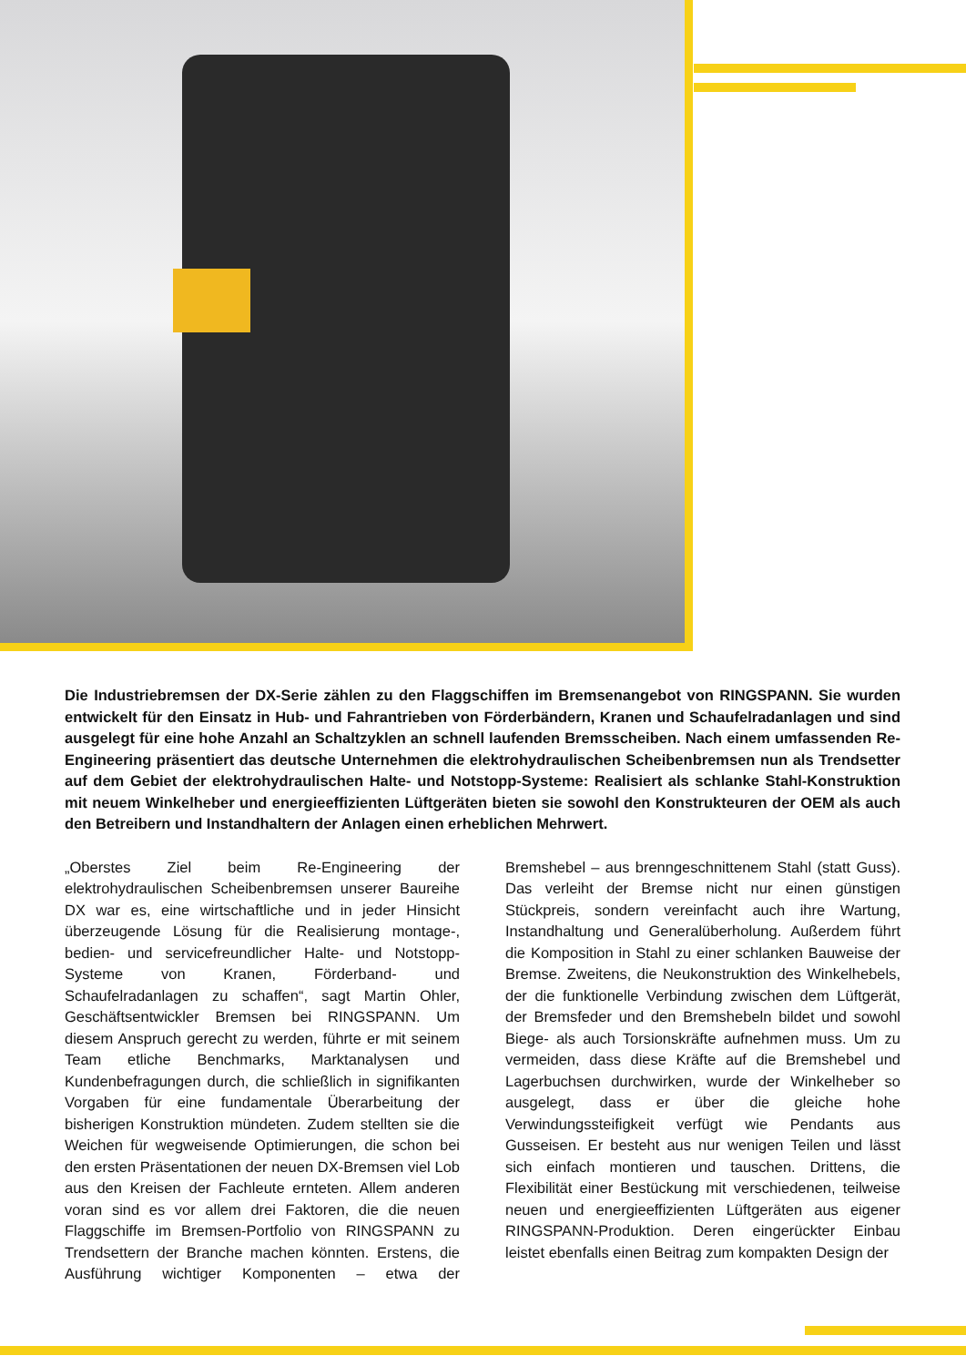Die Industriebremsen der DX-Serie zählen zu den Flaggschiffen im Bremsenangebot von RINGSPANN. Sie wurden entwickelt für den Einsatz in Hub- und Fahrantrieben von Förderbändern, Kranen und Schaufelradanlagen und sind ausgelegt für eine hohe Anzahl an Schaltzyklen an schnell laufenden Bremsscheiben. Nach einem umfassenden Re-Engineering präsentiert das deutsche Unternehmen die elektrohydraulischen Scheibenbremsen nun als Trendsetter auf dem Gebiet der elektrohydraulischen Halte- und Notstopp-Systeme: Realisiert als schlanke Stahl-Konstruktion mit neuem Winkelheber und energieeffizienten Lüftgeräten bieten sie sowohl den Konstrukteuren der OEM als auch den Betreibern und Instandhaltern der Anlagen einen erheblichen Mehrwert.
„Oberstes Ziel beim Re-Engineering der elektrohydraulischen Scheibenbremsen unserer Baureihe DX war es, eine wirtschaftliche und in jeder Hinsicht überzeugende Lösung für die Realisierung montage-, bedien- und servicefreundlicher Halte- und Notstopp-Systeme von Kranen, Förderband- und Schaufelradanlagen zu schaffen“, sagt Martin Ohler, Geschäftsentwickler Bremsen bei RINGSPANN. Um diesem Anspruch gerecht zu werden, führte er mit seinem Team etliche Benchmarks, Marktanalysen und Kundenbefragungen durch, die schließlich in signifikanten Vorgaben für eine fundamentale Überarbeitung der bisherigen Konstruktion mündeten. Zudem stellten sie die Weichen für wegweisende Optimierungen, die schon bei den ersten Präsentationen der neuen DX-Bremsen viel Lob aus den Kreisen der Fachleute ernteten. Allem anderen voran sind es vor allem drei Faktoren, die die neuen Flaggschiffe im Bremsen-Portfolio von RINGSPANN zu Trendsettern der Branche machen könnten. Erstens, die Ausführung wichtiger Komponenten – etwa der Bremshebel – aus brenngeschnittenem Stahl (statt Guss). Das verleiht der Bremse nicht nur einen günstigen Stückpreis, sondern vereinfacht auch ihre Wartung, Instandhaltung und Generalüberholung. Außerdem führt die Komposition in Stahl zu einer schlanken Bauweise der Bremse. Zweitens, die Neukonstruktion des Winkelhebels, der die funktionelle Verbindung zwischen dem Lüftgerät, der Bremsfeder und den Bremshebeln bildet und sowohl Biege- als auch Torsionskräfte aufnehmen muss. Um zu vermeiden, dass diese Kräfte auf die Bremshebel und Lagerbuchsen durchwirken, wurde der Winkelheber so ausgelegt, dass er über die gleiche hohe Verwindungssteifigkeit verfügt wie Pendants aus Gusseisen. Er besteht aus nur wenigen Teilen und lässt sich einfach montieren und tauschen. Drittens, die Flexibilität einer Bestückung mit verschiedenen, teilweise neuen und energieeffizienten Lüftgeräten aus eigener RINGSPANN-Produktion. Deren eingerückter Einbau leistet ebenfalls einen Beitrag zum kompakten Design der